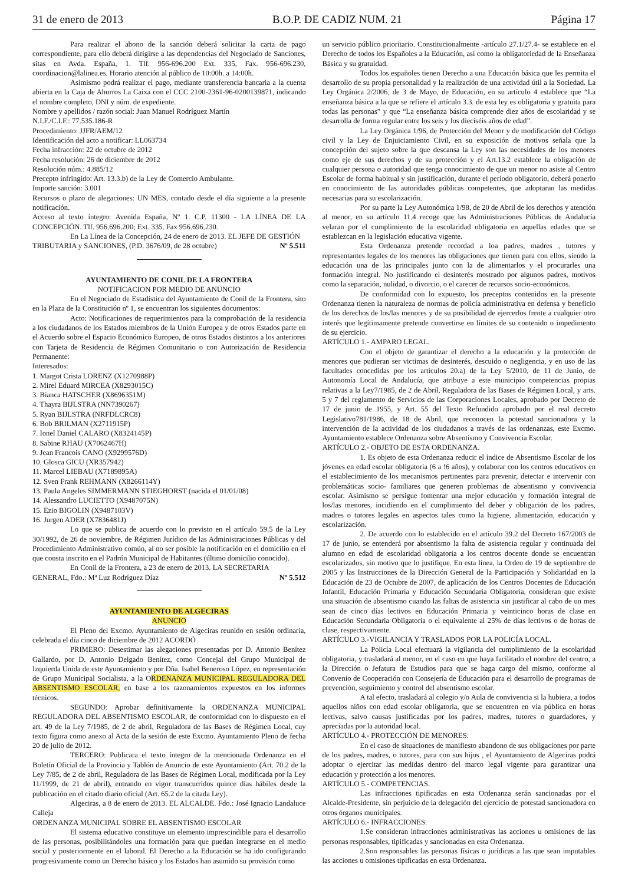31 de enero de 2013 B.O.P. DE CADIZ NUM. 21 Página 17
Para realizar el abono de la sanción deberá solicitar la carta de pago correspondiente, para ello deberá dirigirse a las dependencias del Negociado de Sanciones, sitas en Avda. España, 1. Tlf. 956-696.200 Ext. 335, Fax. 956-696.230, coordinacion@lalinea.es. Horario atención al público de 10:00h. a 14:00h.
Asimismo podrá realizar el pago, mediante transferencia bancaria a la cuenta abierta en la Caja de Ahorros La Caixa con el CCC 2100-2361-96-0200139871, indicando el nombre completo, DNI y núm. de expediente.
Nombre y apellidos / razón social: Juan Manuel Rodríguez Martín
N.I.F./C.I.F.: 77.535.186-R
Procedimiento: JJFR/AEM/12
Identificación del acto a notificar: LL063734
Fecha infracción: 22 de octubre de 2012
Fecha resolución: 26 de diciembre de 2012
Resolución núm.: 4.885/12
Precepto infringido: Art. 13.3.b) de la Ley de Comercio Ambulante.
Importe sanción: 3.001
Recursos o plazo de alegaciones: UN MES, contado desde el día siguiente a la presente notificación.
Acceso al texto íntegro: Avenida España, Nº 1. C.P. 11300 - LA LÍNEA DE LA CONCEPCIÓN. Tlf. 956.696.200; Ext. 335. Fax 956.696.230.
En La Línea de la Concepción, 24 de enero de 2013. EL JEFE DE GESTIÓN
TRIBUTARIA y SANCIONES, (P.D. 3676/09, de 28 octubre) Nº 5.511
AYUNTAMIENTO DE CONIL DE LA FRONTERA
NOTIFICACION POR MEDIO DE ANUNCIO
En el Negociado de Estadística del Ayuntamiento de Conil de la Frontera, sito en la Plaza de la Constitución nº 1, se encuentran los siguientes documentos:
Acto: Notificaciones de requerimientos para la comprobación de la residencia a los ciudadanos de los Estados miembros de la Unión Europea y de otros Estados parte en el Acuerdo sobre el Espacio Económico Europeo, de otros Estados distintos a los anteriores con Tarjeta de Residencia de Régimen Comunitario o con Autorización de Residencia Permanente:
Interesados:
1. Margot Crista LORENZ (X1270988P)
2. Mirel Eduard MIRCEA (X8293015C)
3. Bianca HATSCHER (X8696351M)
4. Thayra BIJLSTRA (NN7390267)
5. Ryan BIJLSTRA (NRFDLCRC8)
6. Bob BRILMAN (X2711915P)
7. Ionel Daniel CALARO (X8324145P)
8. Sabine RHAU (X7062467H)
9. Jean Francois CANO (X9299576D)
10. Glosca GICU (XR357942)
11. Marcel LIEBAU (X7189895A)
12. Sven Frank REHMANN (X8266114Y)
13. Paula Angeles SIMMERMANN STIEGHORST (nacida el 01/01/08)
14. Alessandro LUCIETTO (X9487075N)
15. Ezio BIGOLIN (X9487103V)
16. Jurgen ADER (X7836481J)
Lo que se publica de acuerdo con lo previsto en el artículo 59.5 de la Ley 30/1992, de 26 de noviembre, de Régimen Jurídico de las Administraciones Públicas y del Procedimiento Administrativo común, al no ser posible la notificación en el domicilio en el que consta inscrito en el Padrón Municipal de Habitantes (último domicilio conocido).
En Conil de la Frontera, a 23 de enero de 2013. LA SECRETARIA
GENERAL, Fdo.: Mª Luz Rodríguez Díaz Nº 5.512
AYUNTAMIENTO DE ALGECIRAS
ANUNCIO
El Pleno del Excmo. Ayuntamiento de Algeciras reunido en sesión ordinaria, celebrada el día cinco de diciembre de 2012 ACORDÓ
PRIMERO: Desestimar las alegaciones presentadas por D. Antonio Benítez Gallardo, por D. Antonio Delgado Benítez, como Concejal del Grupo Municipal de Izquierda Unida de este Ayuntamiento y por Dña. Isabel Beneroso López, en representación de Grupo Municipal Socialista, a la ORDENANZA MUNICIPAL REGULADORA DEL ABSENTISMO ESCOLAR, en base a los razonamientos expuestos en los informes técnicos.
SEGUNDO: Aprobar definitivamente la ORDENANZA MUNICIPAL REGULADORA DEL ABSENTISMO ESCOLAR, de conformidad con lo dispuesto en el art. 49 de la Ley 7/1985, de 2 de abril, Reguladora de las Bases de Régimen Local, cuy texto figura como anexo al Acta de la sesión de este Excmo. Ayuntamiento Pleno de fecha 20 de julio de 2012.
TERCERO: Publicara el texto íntegro de la mencionada Ordenanza en el Boletín Oficial de la Provincia y Tablón de Anuncio de este Ayuntamiento (Art. 70.2 de la Ley 7/85, de 2 de abril, Reguladora de las Bases de Régimen Local, modificada por la Ley 11/1999, de 21 de abril), entrando en vigor transcurridos quince días hábiles desde la publicación en el citado diario oficial (Art. 65.2 de la citada Ley).
Algeciras, a 8 de enero de 2013. EL ALCALDE. Fdo.: José Ignacio Landaluce Calleja
ORDENANZA MUNICIPAL SOBRE EL ABSENTISMO ESCOLAR
El sistema educativo constituye un elemento imprescindible para el desarrollo de las personas, posibilitándoles una formación para que puedan integrarse en el medio social y posteriormente en el laboral. El Derecho a la Educación se ha ido configurando progresivamente como un Derecho básico y los Estados han asumido su provisión como
un servicio público prioritario. Constitucionalmente -artículo 27.1/27.4- se establece en el Derecho de todos los Españoles a la Educación, así como la obligatoriedad de la Enseñanza Básica y su gratuidad.
Todos los españoles tienen Derecho a una Educación básica que les permita el desarrollo de su propia personalidad y la realización de una actividad útil a la Sociedad. La Ley Orgánica 2/2006, de 3 de Mayo, de Educación, en su artículo 4 establece que “La enseñanza básica a la que se refiere el artículo 3.3. de esta ley es obligatoria y gratuita para todas las personas” y que “La enseñanza básica comprende diez años de escolaridad y se desarrolla de forma regular entre los seis y los dieciséis años de edad”.
La Ley Orgánica 1/96, de Protección del Menor y de modificación del Código civil y la Ley de Enjuiciamiento Civil, en su exposición de motivos señala que la concepción del sujeto sobre la que descansa la Ley son las necesidades de los menores como eje de sus derechos y de su protección y el Art.13.2 establece la obligación de cualquier persona o autoridad que tenga conocimiento de que un menor no asiste al Centro Escolar de forma habitual y sin justificación, durante el período obligatorio, deberá ponerlo en conocimiento de las autoridades públicas competentes, que adoptaran las medidas necesarias para su escolarización.
Por su parte la Ley Autonómica 1/98, de 20 de Abril de los derechos y atención al menor, en su artículo 11.4 recoge que las Administraciones Públicas de Andalucía velaran por el cumplimiento de la escolaridad obligatoria en aquellas edades que se establezcan en la legislación educativa vigente.
Esta Ordenanza pretende recordad a loa padres, madres , tutores y representantes legales de los menores las obligaciones que tienen para con ellos, siendo la educación una de las principales junto con la de alimentarlos y el procurarles una formación integral. No justificando el desinterés mostrado por algunos padres, motivos como la separación, nulidad, o divorcio, o el carecer de recursos socio-económicos.
De conformidad con lo expuesto, los preceptos contenidos en la presente Ordenanza tienen la naturaleza de normas de policía administrativa en defensa y beneficio de los derechos de los/las menores y de su posibilidad de ejercerlos frente a cualquier otro interés que legítimamente pretende convertirse en límites de su contenido o impedimento de su ejercicio.
ARTÍCULO 1.- AMPARO LEGAL.
Con el objeto de garantizar el derecho a la educación y la protección de menores que pudieran ser victimas de desinterés, descuido o negligencia, y en uso de las facultades concedidas por los artículos 20.a) de la Ley 5/2010, de 11 de Junio, de Autonomía Local de Andalucía, que atribuye a este municipio competencias propias relativas a la Ley7/1985, de 2 de Abril, Reguladora de las Bases de Régimen Local, y arts. 5 y 7 del reglamento de Servicios de las Corporaciones Locales, aprobado por Decreto de 17 de junio de 1955, y Art. 55 del Texto Refundido aprobado por el real decreto Legislativo781/1986, de 18 de Abril, que reconocen la potestad sancionadora y la intervención de la actividad de los ciudadanos a través de las ordenanzas, este Excmo. Ayuntamiento establece Ordenanza sobre Absentismo y Convivencia Escolar.
ARTÍCULO 2.- OBJETO DE ESTA ORDENANZA.
1. Es objeto de esta Ordenanza reducir el índice de Absentismo Escolar de los jóvenes en edad escolar obligatoria (6 a !6 años), y colaborar con los centros educativos en el establecimiento de los mecanismos pertinentes para prevenir, detectar e intervenir con problemáticas socio- familiares que generen problemas de absentismo y convivencia escolar. Asimismo se persigue fomentar una mejor educación y formación integral de los/las menores, incidiendo en el cumplimiento del deber y obligación de los padres, madres o tutores legales en aspectos tales como la higiene, alimentación, educación y escolarización.
2. De acuerdo con lo establecido en el artículo 39.2 del Decreto 167/2003 de 17 de junio, se entenderá por absentismo la falta de asistencia regular y continuada del alumno en edad de escolaridad obligatoria a los centros docente donde se encuentran escolarizados, sin motivo que lo justifique. En esta línea, la Orden de 19 de septiembre de 2005 y las Instrucciones de la Dirección General de la Participación y Solidaridad en la Educación de 23 de Octubre de 2007, de aplicación de los Centros Docentes de Educación Infantil, Educación Primaria y Educación Secundaria Obligatoria, consideran que existe una situación de absentismo cuando las faltas de asistencia sin justificar al cabo de un mes sean de cinco días lectivos en Educación Primaria y veinticinco horas de clase en Educación Secundaria Obligatoria o el equivalente al 25% de días lectivos o de horas de clase, respectivamente.
ARTÍCULO 3.-VIGILANCIA Y TRASLADOS POR LA POLICÍA LOCAL.
La Policía Local efectuará la vigilancia del cumplimiento de la escolaridad obligatoria, y trasladará al menor, en el caso en que haya facilitado el nombre del centro, a la Dirección o Jefatura de Estudios para que se haga cargo del mismo, conforme al Convenio de Cooperación con Consejería de Educación para el desarrollo de programas de prevención, seguimiento y control del absentismo escolar.
A tal efecto, trasladará al colegio y/o Aula de convivencia si la hubiera, a todos aquellos niños con edad escolar obligatoria, que se encuentren en vía pública en horas lectivas, salvo causas justificadas por los padres, madres, tutores o guardadores, y apreciadas por la autoridad local.
ARTÍCULO 4.- PROTECCIÓN DE MENORES.
En el caso de situaciones de manifiesto abandono de sus obligaciones por parte de los padres, madres, o tutores, para con sus hijos , el Ayuntamiento de Algeciras podrá adoptar o ejercitar las medidas dentro del marco legal vigente para garantizar una educación y protección a los menores.
ARTÍCULO 5.- COMPETENCIAS.
Las infracciones tipificadas en esta Ordenanza serán sancionadas por el Alcalde-Presidente, sin perjuicio de la delegación del ejercicio de potestad sancionadora en otros órganos municipales.
ARTÍCULO 6.- INFRACCIONES.
1.Se consideran infracciones administrativas las acciones u omisiones de las personas responsables, tipificadas y sancionadas en esta Ordenanza.
2.Son responsables las personas físicas o jurídicas a las que sean imputables las acciones u omisiones tipificadas en esta Ordenanza.